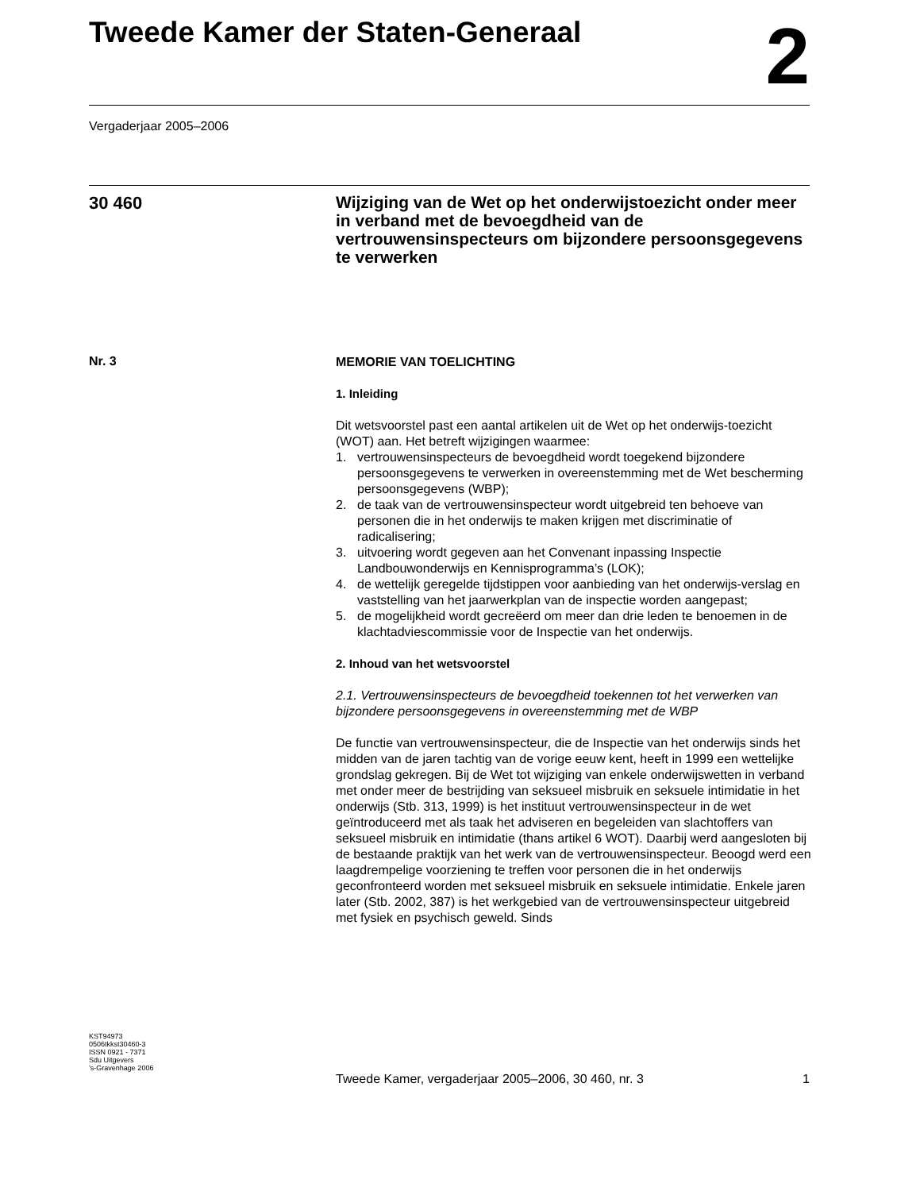Tweede Kamer der Staten-Generaal
2
Vergaderjaar 2005–2006
30 460
Wijziging van de Wet op het onderwijstoezicht onder meer in verband met de bevoegdheid van de vertrouwensinspecteurs om bijzondere persoonsgegevens te verwerken
Nr. 3
MEMORIE VAN TOELICHTING
1. Inleiding
Dit wetsvoorstel past een aantal artikelen uit de Wet op het onderwijs-toezicht (WOT) aan. Het betreft wijzigingen waarmee:
1. vertrouwensinspecteurs de bevoegdheid wordt toegekend bijzondere persoonsgegevens te verwerken in overeenstemming met de Wet bescherming persoonsgegevens (WBP);
2. de taak van de vertrouwensinspecteur wordt uitgebreid ten behoeve van personen die in het onderwijs te maken krijgen met discriminatie of radicalisering;
3. uitvoering wordt gegeven aan het Convenant inpassing Inspectie Landbouwonderwijs en Kennisprogramma’s (LOK);
4. de wettelijk geregelde tijdstippen voor aanbieding van het onderwijs-verslag en vaststelling van het jaarwerkplan van de inspectie worden aangepast;
5. de mogelijkheid wordt gecreëerd om meer dan drie leden te benoemen in de klachtadviescommissie voor de Inspectie van het onderwijs.
2. Inhoud van het wetsvoorstel
2.1. Vertrouwensinspecteurs de bevoegdheid toekennen tot het verwerken van bijzondere persoonsgegevens in overeenstemming met de WBP
De functie van vertrouwensinspecteur, die de Inspectie van het onderwijs sinds het midden van de jaren tachtig van de vorige eeuw kent, heeft in 1999 een wettelijke grondslag gekregen. Bij de Wet tot wijziging van enkele onderwijswetten in verband met onder meer de bestrijding van seksueel misbruik en seksuele intimidatie in het onderwijs (Stb. 313, 1999) is het instituut vertrouwensinspecteur in de wet geïntroduceerd met als taak het adviseren en begeleiden van slachtoffers van seksueel misbruik en intimidatie (thans artikel 6 WOT). Daarbij werd aangesloten bij de bestaande praktijk van het werk van de vertrouwensinspecteur. Beoogd werd een laagdrempelige voorziening te treffen voor personen die in het onderwijs geconfronteerd worden met seksueel misbruik en seksuele intimidatie. Enkele jaren later (Stb. 2002, 387) is het werkgebied van de vertrouwensinspecteur uitgebreid met fysiek en psychisch geweld. Sinds
KST94973
0506tkkst30460-3
ISSN 0921 - 7371
Sdu Uitgevers
’s-Gravenhage 2006
Tweede Kamer, vergaderjaar 2005–2006, 30 460, nr. 3 1